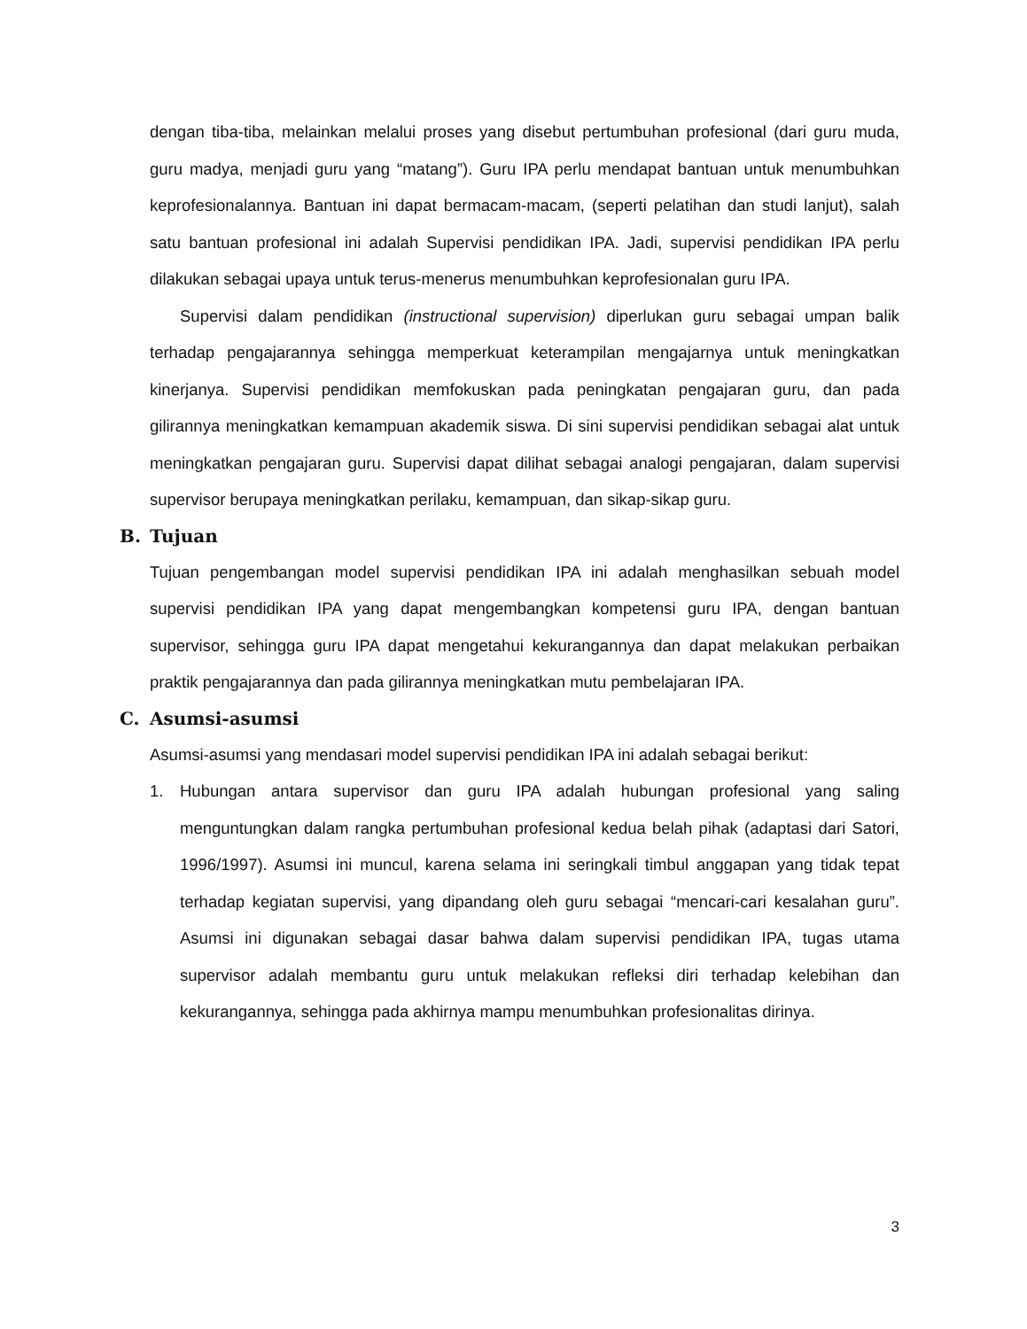dengan tiba-tiba, melainkan melalui proses yang disebut pertumbuhan profesional (dari guru muda, guru madya, menjadi guru yang “matang”). Guru IPA perlu mendapat bantuan untuk menumbuhkan keprofesionalannya. Bantuan ini dapat bermacam-macam, (seperti pelatihan dan studi lanjut), salah satu bantuan profesional ini adalah Supervisi pendidikan IPA. Jadi, supervisi pendidikan IPA perlu dilakukan sebagai upaya untuk terus-menerus menumbuhkan keprofesionalan guru IPA.
Supervisi dalam pendidikan (instructional supervision) diperlukan guru sebagai umpan balik terhadap pengajarannya sehingga memperkuat keterampilan mengajarnya untuk meningkatkan kinerjanya. Supervisi pendidikan memfokuskan pada peningkatan pengajaran guru, dan pada gilirannya meningkatkan kemampuan akademik siswa. Di sini supervisi pendidikan sebagai alat untuk meningkatkan pengajaran guru. Supervisi dapat dilihat sebagai analogi pengajaran, dalam supervisi supervisor berupaya meningkatkan perilaku, kemampuan, dan sikap-sikap guru.
B. Tujuan
Tujuan pengembangan model supervisi pendidikan IPA ini adalah menghasilkan sebuah model supervisi pendidikan IPA yang dapat mengembangkan kompetensi guru IPA, dengan bantuan supervisor, sehingga guru IPA dapat mengetahui kekurangannya dan dapat melakukan perbaikan praktik pengajarannya dan pada gilirannya meningkatkan mutu pembelajaran IPA.
C. Asumsi-asumsi
Asumsi-asumsi yang mendasari model supervisi pendidikan IPA ini adalah sebagai berikut:
1. Hubungan antara supervisor dan guru IPA adalah hubungan profesional yang saling menguntungkan dalam rangka pertumbuhan profesional kedua belah pihak (adaptasi dari Satori, 1996/1997). Asumsi ini muncul, karena selama ini seringkali timbul anggapan yang tidak tepat terhadap kegiatan supervisi, yang dipandang oleh guru sebagai “mencari-cari kesalahan guru”. Asumsi ini digunakan sebagai dasar bahwa dalam supervisi pendidikan IPA, tugas utama supervisor adalah membantu guru untuk melakukan refleksi diri terhadap kelebihan dan kekurangannya, sehingga pada akhirnya mampu menumbuhkan profesionalitas dirinya.
3